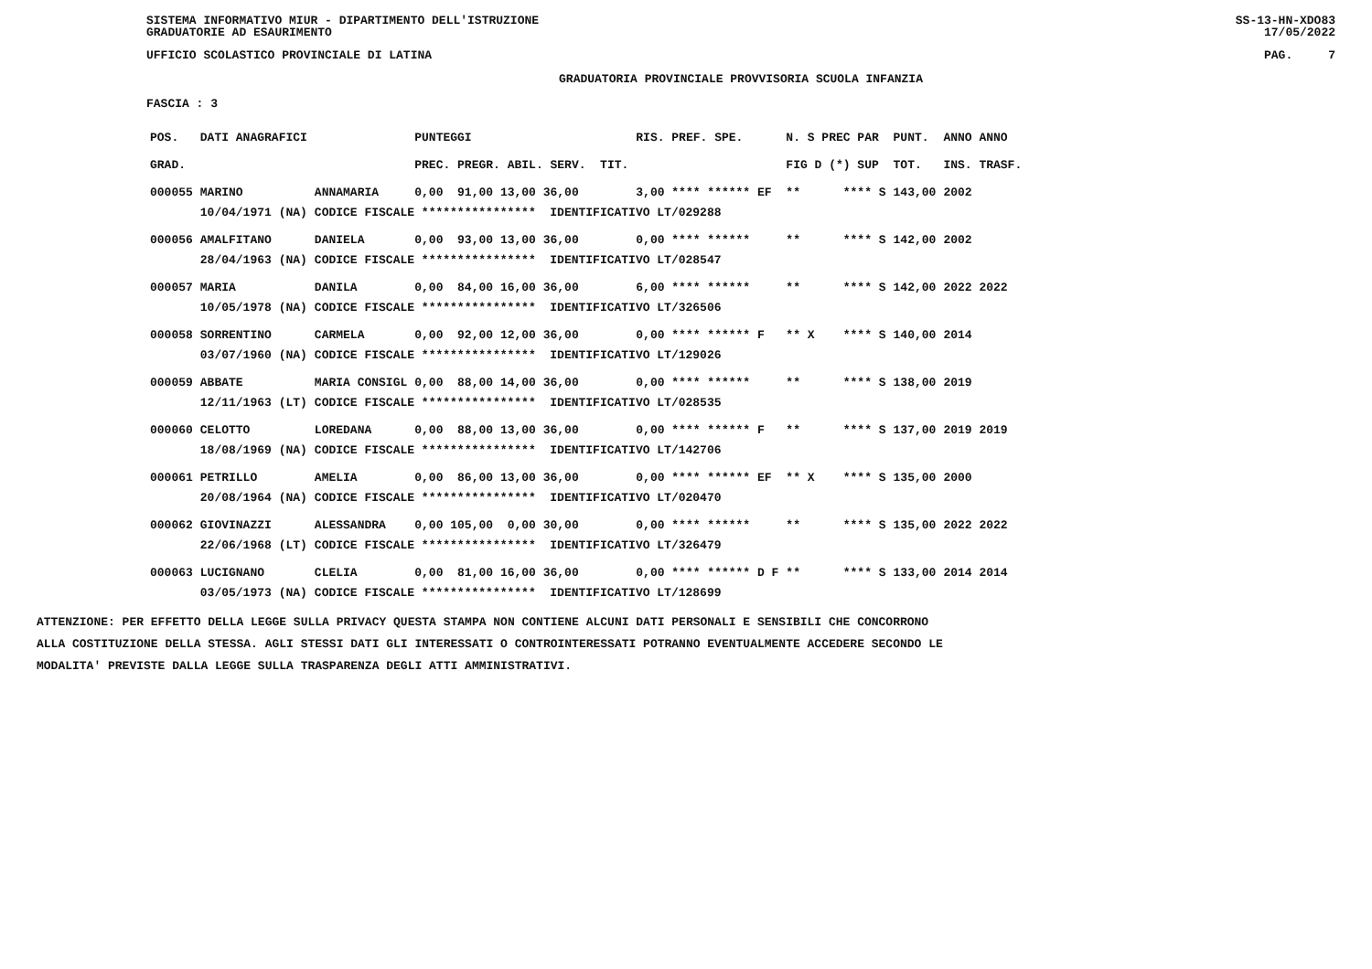SISTEMA INFORMATIVO MIUR - DIPARTIMENTO DELL'ISTRUZIONE
GRADUATORIE AD ESAURIMENTO SS-13-HN-XDO83
17/05/2022
UFFICIO SCOLASTICO PROVINCIALE DI LATINA PAG. 7
GRADUATORIA PROVINCIALE PROVVISORIA SCUOLA INFANZIA
FASCIA : 3
| POS. | DATI ANAGRAFICI | | PUNTEGGI | RIS. PREF. SPE. | N. S PREC PAR | PUNT. | ANNO ANNO |
| --- | --- | --- | --- | --- | --- | --- | --- |
| GRAD. | | | PREC. PREGR. ABIL. SERV. TIT. | | FIG D (*) SUP | TOT. | INS. TRASF. |
| 000055 | MARINO | ANNAMARIA | 0,00 91,00 13,00 36,00 | 3,00 **** ****** EF | ** **** S | 143,00 | 2002 |
| | 10/04/1971 (NA) | CODICE FISCALE **************** IDENTIFICATIVO LT/029288 | | | | | |
| 000056 | AMALFITANO | DANIELA | 0,00 93,00 13,00 36,00 | 0,00 **** ****** | ** **** S | 142,00 | 2002 |
| | 28/04/1963 (NA) | CODICE FISCALE **************** IDENTIFICATIVO LT/028547 | | | | | |
| 000057 | MARIA | DANILA | 0,00 84,00 16,00 36,00 | 6,00 **** ****** | ** **** S | 142,00 | 2022 2022 |
| | 10/05/1978 (NA) | CODICE FISCALE **************** IDENTIFICATIVO LT/326506 | | | | | |
| 000058 | SORRENTINO | CARMELA | 0,00 92,00 12,00 36,00 | 0,00 **** ****** F | ** X **** S | 140,00 | 2014 |
| | 03/07/1960 (NA) | CODICE FISCALE **************** IDENTIFICATIVO LT/129026 | | | | | |
| 000059 | ABBATE | MARIA CONSIGL | 0,00 88,00 14,00 36,00 | 0,00 **** ****** | ** **** S | 138,00 | 2019 |
| | 12/11/1963 (LT) | CODICE FISCALE **************** IDENTIFICATIVO LT/028535 | | | | | |
| 000060 | CELOTTO | LOREDANA | 0,00 88,00 13,00 36,00 | 0,00 **** ****** F | ** **** S | 137,00 | 2019 2019 |
| | 18/08/1969 (NA) | CODICE FISCALE **************** IDENTIFICATIVO LT/142706 | | | | | |
| 000061 | PETRILLO | AMELIA | 0,00 86,00 13,00 36,00 | 0,00 **** ****** EF | ** X **** S | 135,00 | 2000 |
| | 20/08/1964 (NA) | CODICE FISCALE **************** IDENTIFICATIVO LT/020470 | | | | | |
| 000062 | GIOVINAZZI | ALESSANDRA | 0,00 105,00 0,00 30,00 | 0,00 **** ****** | ** **** S | 135,00 | 2022 2022 |
| | 22/06/1968 (LT) | CODICE FISCALE **************** IDENTIFICATIVO LT/326479 | | | | | |
| 000063 | LUCIGNANO | CLELIA | 0,00 81,00 16,00 36,00 | 0,00 **** ****** D F | ** **** S | 133,00 | 2014 2014 |
| | 03/05/1973 (NA) | CODICE FISCALE **************** IDENTIFICATIVO LT/128699 | | | | | |
ATTENZIONE: PER EFFETTO DELLA LEGGE SULLA PRIVACY QUESTA STAMPA NON CONTIENE ALCUNI DATI PERSONALI E SENSIBILI CHE CONCORRONO
ALLA COSTITUZIONE DELLA STESSA. AGLI STESSI DATI GLI INTERESSATI O CONTROINTERESSATI POTRANNO EVENTUALMENTE ACCEDERE SECONDO LE
MODALITA' PREVISTE DALLA LEGGE SULLA TRASPARENZA DEGLI ATTI AMMINISTRATIVI.